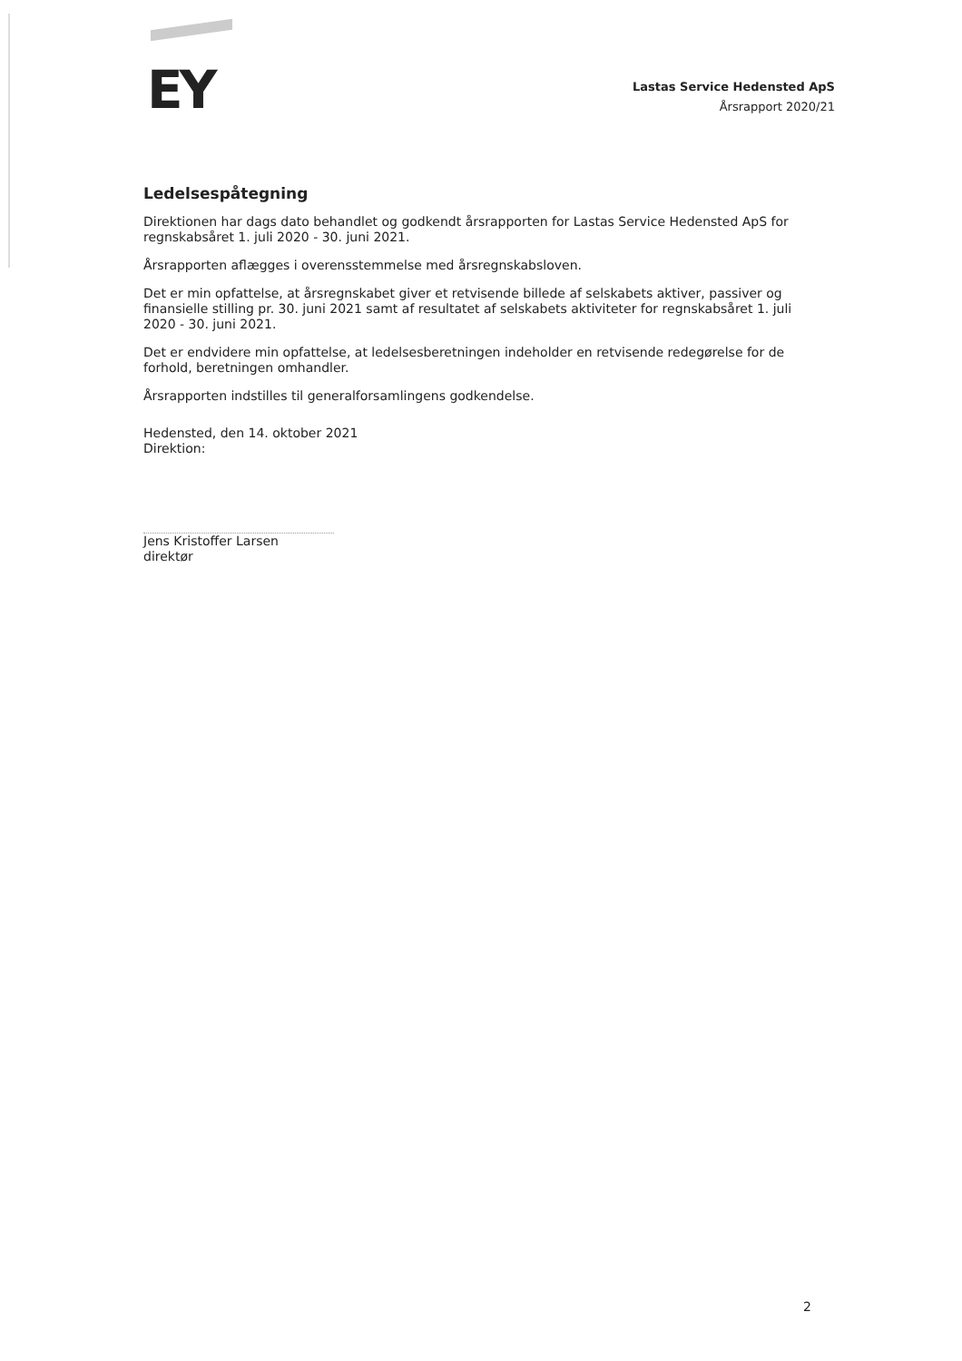EY
Lastas Service Hedensted ApS
Årsrapport 2020/21
Ledelsespåtegning
Direktionen har dags dato behandlet og godkendt årsrapporten for Lastas Service Hedensted ApS for regnskabsåret 1. juli 2020 - 30. juni 2021.
Årsrapporten aflægges i overensstemmelse med årsregnskabsloven.
Det er min opfattelse, at årsregnskabet giver et retvisende billede af selskabets aktiver, passiver og finansielle stilling pr. 30. juni 2021 samt af resultatet af selskabets aktiviteter for regnskabsåret 1. juli 2020 - 30. juni 2021.
Det er endvidere min opfattelse, at ledelsesberetningen indeholder en retvisende redegørelse for de forhold, beretningen omhandler.
Årsrapporten indstilles til generalforsamlingens godkendelse.
Hedensted, den 14. oktober 2021
Direktion:
Jens Kristoffer Larsen
direktør
2